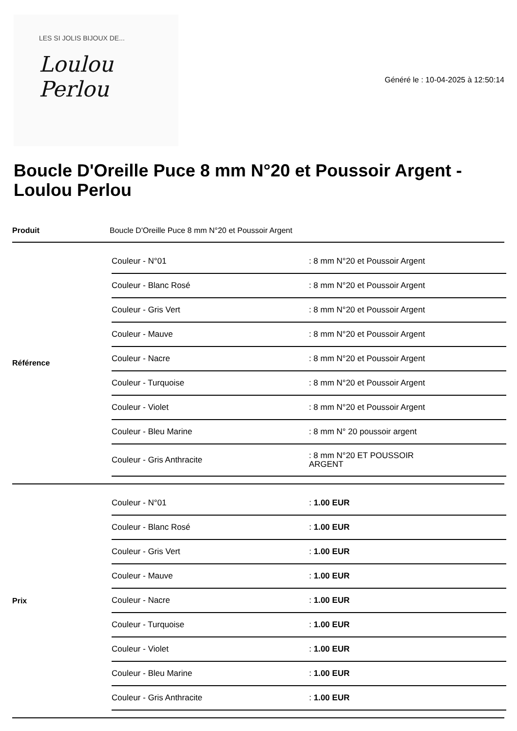LES SI JOLIS BIJOUX DE...
Loulou Perlou
Généré le : 10-04-2025 à 12:50:14
Boucle D'Oreille Puce 8 mm N°20 et Poussoir Argent - Loulou Perlou
| Produit | Boucle D'Oreille Puce 8 mm N°20 et Poussoir Argent |
| Référence | / Couleur - N°01 / : 8 mm N°20 et Poussoir Argent / / Couleur - Blanc Rosé / : 8 mm N°20 et Poussoir Argent / / Couleur - Gris Vert / : 8 mm N°20 et Poussoir Argent / / Couleur - Mauve / : 8 mm N°20 et Poussoir Argent / / Couleur - Nacre / : 8 mm N°20 et Poussoir Argent / / Couleur - Turquoise / : 8 mm N°20 et Poussoir Argent / / Couleur - Violet / : 8 mm N°20 et Poussoir Argent / / Couleur - Bleu Marine / : 8 mm N° 20 poussoir argent / / Couleur - Gris Anthracite / : 8 mm N°20 ET POUSSOIR ARGENT / |
| Prix | / Couleur - N°01 / : 1.00 EUR / / Couleur - Blanc Rosé / : 1.00 EUR / / Couleur - Gris Vert / : 1.00 EUR / / Couleur - Mauve / : 1.00 EUR / / Couleur - Nacre / : 1.00 EUR / / Couleur - Turquoise / : 1.00 EUR / / Couleur - Violet / : 1.00 EUR / / Couleur - Bleu Marine / : 1.00 EUR / / Couleur - Gris Anthracite / : 1.00 EUR / |